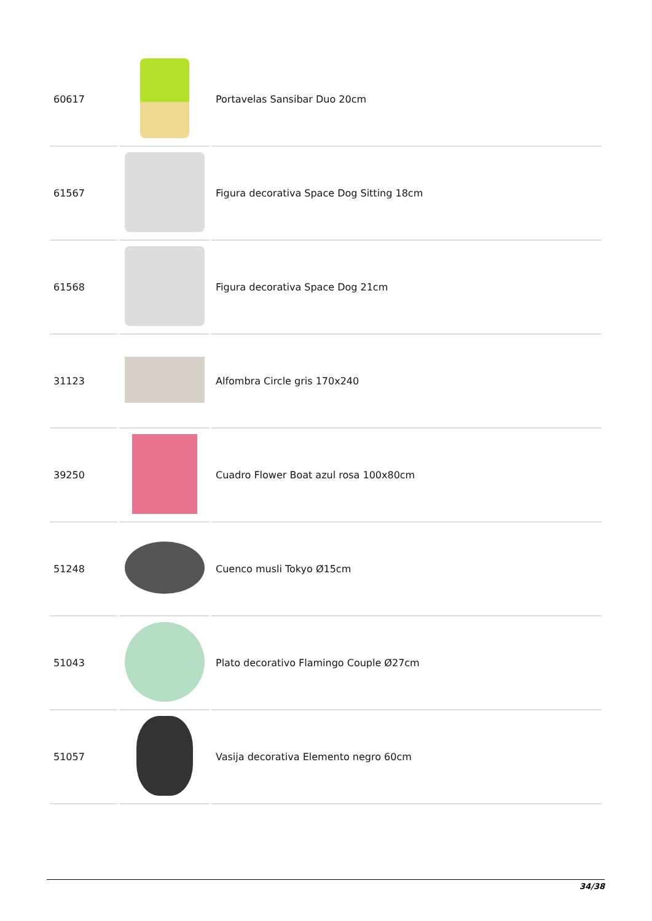| 60617 | | Portavelas Sansibar Duo 20cm |
| 61567 | | Figura decorativa Space Dog Sitting 18cm |
| 61568 | | Figura decorativa Space Dog 21cm |
| 31123 | | Alfombra Circle gris 170x240 |
| 39250 | | Cuadro Flower Boat azul rosa 100x80cm |
| 51248 | | Cuenco musli Tokyo Ø15cm |
| 51043 | | Plato decorativo Flamingo Couple Ø27cm |
| 51057 | | Vasija decorativa Elemento negro 60cm |
34/38